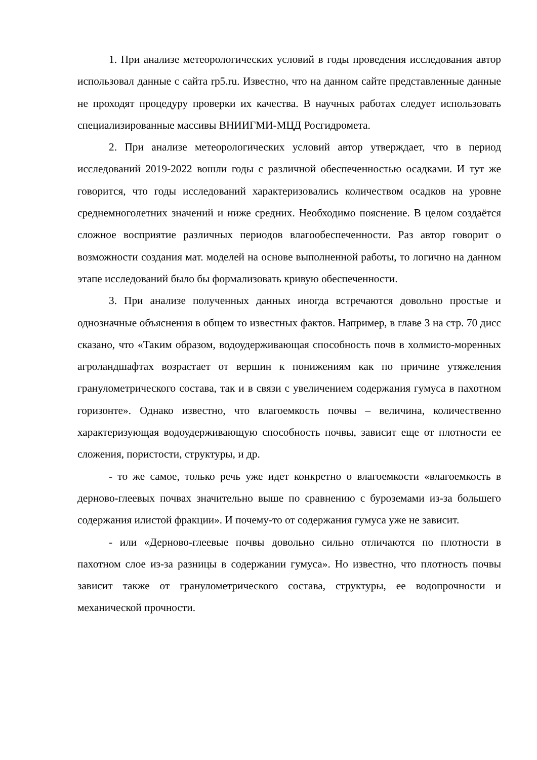1. При анализе метеорологических условий в годы проведения исследования автор использовал данные с сайта rp5.ru. Известно, что на данном сайте представленные данные не проходят процедуру проверки их качества. В научных работах следует использовать специализированные массивы ВНИИГМИ-МЦД Росгидромета.
2. При анализе метеорологических условий автор утверждает, что в период исследований 2019-2022 вошли годы с различной обеспеченностью осадками. И тут же говорится, что годы исследований характеризовались количеством осадков на уровне среднемноголетних значений и ниже средних. Необходимо пояснение. В целом создаётся сложное восприятие различных периодов влагообеспеченности. Раз автор говорит о возможности создания мат. моделей на основе выполненной работы, то логично на данном этапе исследований было бы формализовать кривую обеспеченности.
3. При анализе полученных данных иногда встречаются довольно простые и однозначные объяснения в общем то известных фактов. Например, в главе 3 на стр. 70 дисс сказано, что «Таким образом, водоудерживающая способность почв в холмисто-моренных агроландшафтах возрастает от вершин к понижениям как по причине утяжеления гранулометрического состава, так и в связи с увеличением содержания гумуса в пахотном горизонте». Однако известно, что влагоемкость почвы – величина, количественно характеризующая водоудерживающую способность почвы, зависит еще от плотности ее сложения, пористости, структуры, и др.
- то же самое, только речь уже идет конкретно о влагоемкости «влагоемкость в дерново-глеевых почвах значительно выше по сравнению с буроземами из-за большего содержания илистой фракции». И почему-то от содержания гумуса уже не зависит.
- или «Дерново-глеевые почвы довольно сильно отличаются по плотности в пахотном слое из-за разницы в содержании гумуса». Но известно, что плотность почвы зависит также от гранулометрического состава, структуры, ее водопрочности и механической прочности.